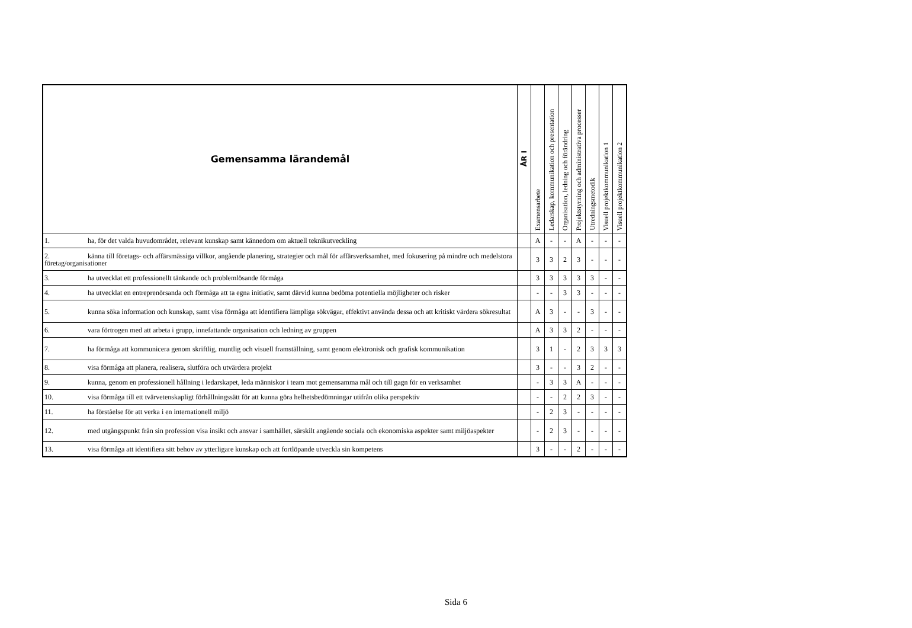| Gemensamma lärandemål | ÅR I | Examensarbete | Ledarskap, kommunikation och presentation | Organisation, ledning och förändring | Projektstyrning och administrativa processer | Utredningsmetodik | Visuell projektkommunikation 1 | Visuell projektkommunikation 2 |
| --- | --- | --- | --- | --- | --- | --- | --- | --- |
| 1. ha, för det valda huvudområdet, relevant kunskap samt kännedom om aktuell teknikutveckling | | A | - | - | A | - | - | - |
| 2. känna till företags- och affärsmässiga villkor, angående planering, strategier och mål för affärsverksamhet, med fokusering på mindre och medelstora företag/organisationer | | 3 | 3 | 2 | 3 | - | - | - |
| 3. ha utvecklat ett professionellt tänkande och problemlösande förmåga | | 3 | 3 | 3 | 3 | 3 | - | - |
| 4. ha utvecklat en entreprenörsanda och förmåga att ta egna initiativ, samt därvid kunna bedöma potentiella möjligheter och risker | | - | - | 3 | 3 | - | - | - |
| 5. kunna söka information och kunskap, samt visa förmåga att identifiera lämpliga sökvägar, effektivt använda dessa och att kritiskt värdera sökresultat | | A | 3 | - | - | 3 | - | - |
| 6. vara förtrogen med att arbeta i grupp, innefattande organisation och ledning av gruppen | | A | 3 | 3 | 2 | - | - | - |
| 7. ha förmåga att kommunicera genom skriftlig, muntlig och visuell framställning, samt genom elektronisk och grafisk kommunikation | | 3 | 1 | - | 2 | 3 | 3 | 3 |
| 8. visa förmåga att planera, realisera, slutföra och utvärdera projekt | | 3 | - | - | 3 | 2 | - | - |
| 9. kunna, genom en professionell hållning i ledarskapet, leda människor i team mot gemensamma mål och till gagn för en verksamhet | | - | 3 | 3 | A | - | - | - |
| 10. visa förmåga till ett tvärvetenskapligt förhållningssätt för att kunna göra helhetsbedömningar utifrån olika perspektiv | | - | - | 2 | 2 | 3 | - | - |
| 11. ha förståelse för att verka i en internationell miljö | | - | 2 | 3 | - | - | - | - |
| 12. med utgångspunkt från sin profession visa insikt och ansvar i samhället, särskilt angående sociala och ekonomiska aspekter samt miljöaspekter | | - | 2 | 3 | - | - | - | - |
| 13. visa förmåga att identifiera sitt behov av ytterligare kunskap och att fortlöpande utveckla sin kompetens | | 3 | - | - | 2 | - | - | - |
Sida 6